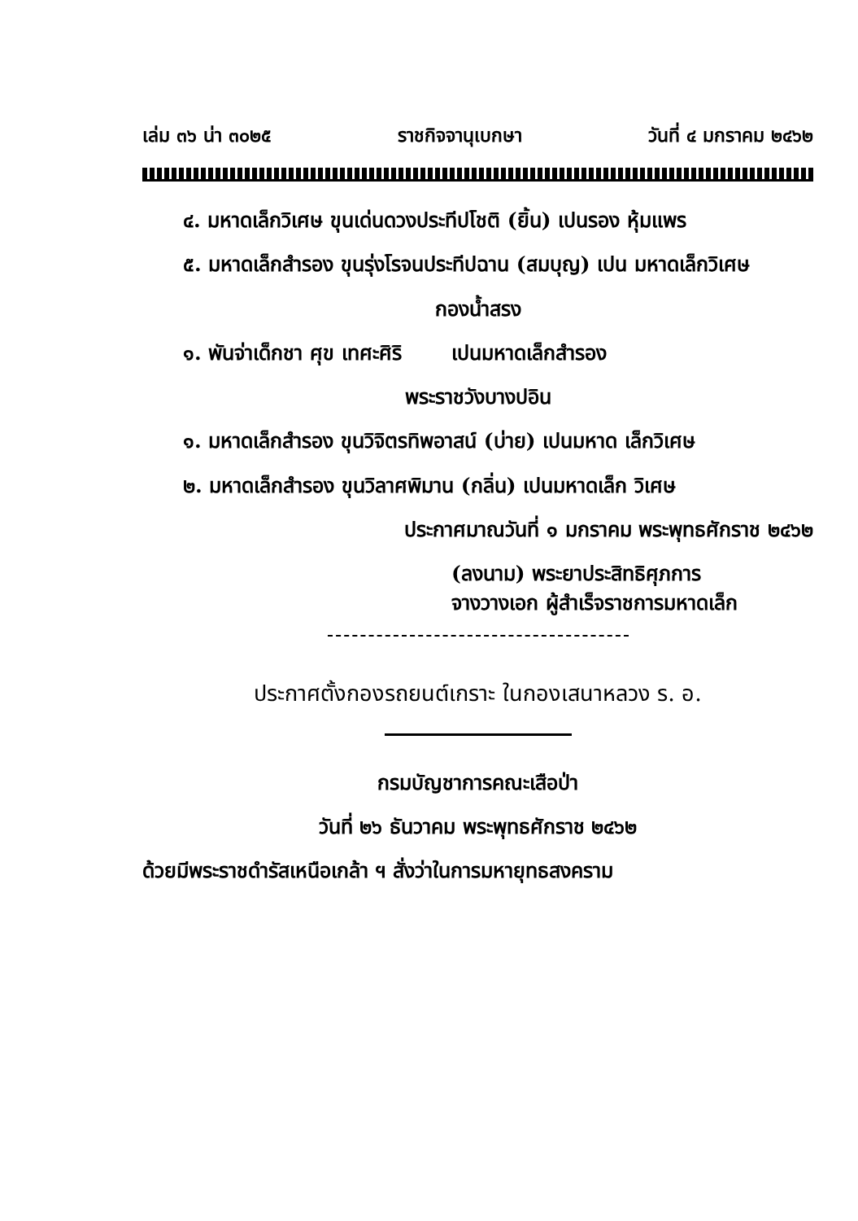เล่ม ๓๖ น่า ๓๐๒๕ ราชกิจจานุเบกษา วันที่ ๔ มกราคม ๒๔๖๒
๔. มหาดเล็กวิเศษ ขุนเด่นดวงประทีปโชติ (ยิ้น) เปนรอง หุ้มแพร
๕. มหาดเล็กสำรอง ขุนรุ่งโรจนประทีปฉาน (สมบุญ) เปน มหาดเล็กวิเศษ
กองน้ำสรง
๑. พันจ่าเด็กชา ศุข เทศะศิริ เปนมหาดเล็กสำรอง
พระราชวังบางปอิน
๑. มหาดเล็กสำรอง ขุนวิจิตรทิพอาสน์ (บ่าย) เปนมหาด เล็กวิเศษ
๒. มหาดเล็กสำรอง ขุนวิลาศพิมาน (กลิ่น) เปนมหาดเล็ก วิเศษ
ประกาศมาณวันที่ ๑ มกราคม พระพุทธศักราช ๒๔๖๒
(ลงนาม) พระยาประสิทธิศุภการ
จางวางเอก ผู้สำเร็จราชการมหาดเล็ก
ประกาศตั้งกองรถยนต์เกราะ ในกองเสนาหลวง ร. อ.
กรมบัญชาการคณะเสือป่า
วันที่ ๒๖ ธันวาคม พระพุทธศักราช ๒๔๖๒
ด้วยมีพระราชดำรัสเหนือเกล้า ฯ สั่งว่าในการมหายุทธสงคราม